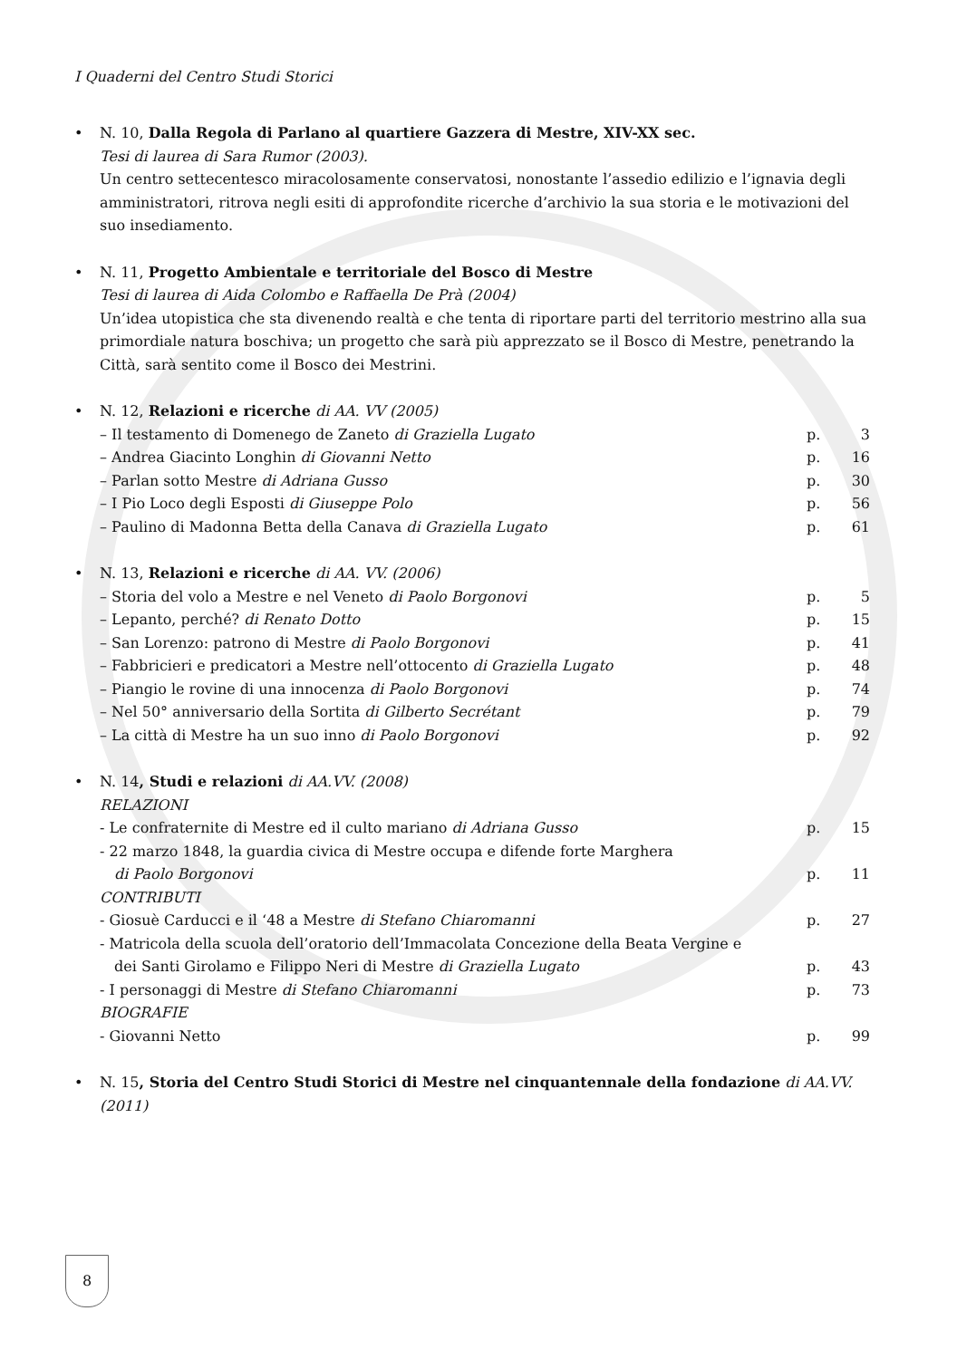I Quaderni del Centro Studi Storici
• N. 10, Dalla Regola di Parlano al quartiere Gazzera di Mestre, XIV-XX sec.
Tesi di laurea di Sara Rumor (2003).
Un centro settecentesco miracolosamente conservatosi, nonostante l’assedio edilizio e l’ignavia degli amministratori, ritrova negli esiti di approfondite ricerche d’archivio la sua storia e le motivazioni del suo insediamento.
• N. 11, Progetto Ambientale e territoriale del Bosco di Mestre
Tesi di laurea di Aida Colombo e Raffaella De Prà (2004)
Un’idea utopistica che sta divenendo realtà e che tenta di riportare parti del territorio mestrino alla sua primordiale natura boschiva; un progetto che sarà più apprezzato se il Bosco di Mestre, penetrando la Città, sarà sentito come il Bosco dei Mestrini.
• N. 12, Relazioni e ricerche di AA. VV (2005)
– Il testamento di Domenego de Zaneto di Graziella Lugato p. 3
– Andrea Giacinto Longhin di Giovanni Netto p. 16
– Parlan sotto Mestre di Adriana Gusso p. 30
– I Pio Loco degli Esposti di Giuseppe Polo p. 56
– Paulino di Madonna Betta della Canava di Graziella Lugato p. 61
• N. 13, Relazioni e ricerche di AA. VV. (2006)
– Storia del volo a Mestre e nel Veneto di Paolo Borgonovi p. 5
– Lepanto, perché? di Renato Dotto p. 15
– San Lorenzo: patrono di Mestre di Paolo Borgonovi p. 41
– Fabbricieri e predicatori a Mestre nell’ottocento di Graziella Lugato p. 48
– Piangio le rovine di una innocenza di Paolo Borgonovi p. 74
– Nel 50° anniversario della Sortita di Gilberto Secrétant p. 79
– La città di Mestre ha un suo inno di Paolo Borgonovi p. 92
• N. 14, Studi e relazioni di AA.VV. (2008)
RELAZIONI
- Le confraternite di Mestre ed il culto mariano di Adriana Gusso p. 15
- 22 marzo 1848, la guardia civica di Mestre occupa e difende forte Marghera
di Paolo Borgonovi p. 11
CONTRIBUTI
- Giosuè Carducci e il ‘48 a Mestre di Stefano Chiaromanni p. 27
- Matricola della scuola dell’oratorio dell’Immacolata Concezione della Beata Vergine e
dei Santi Girolamo e Filippo Neri di Mestre di Graziella Lugato p. 43
- I personaggi di Mestre di Stefano Chiaromanni p. 73
BIOGRAFIE
- Giovanni Netto p. 99
• N. 15, Storia del Centro Studi Storici di Mestre nel cinquantennale della fondazione di AA.VV. (2011)
8